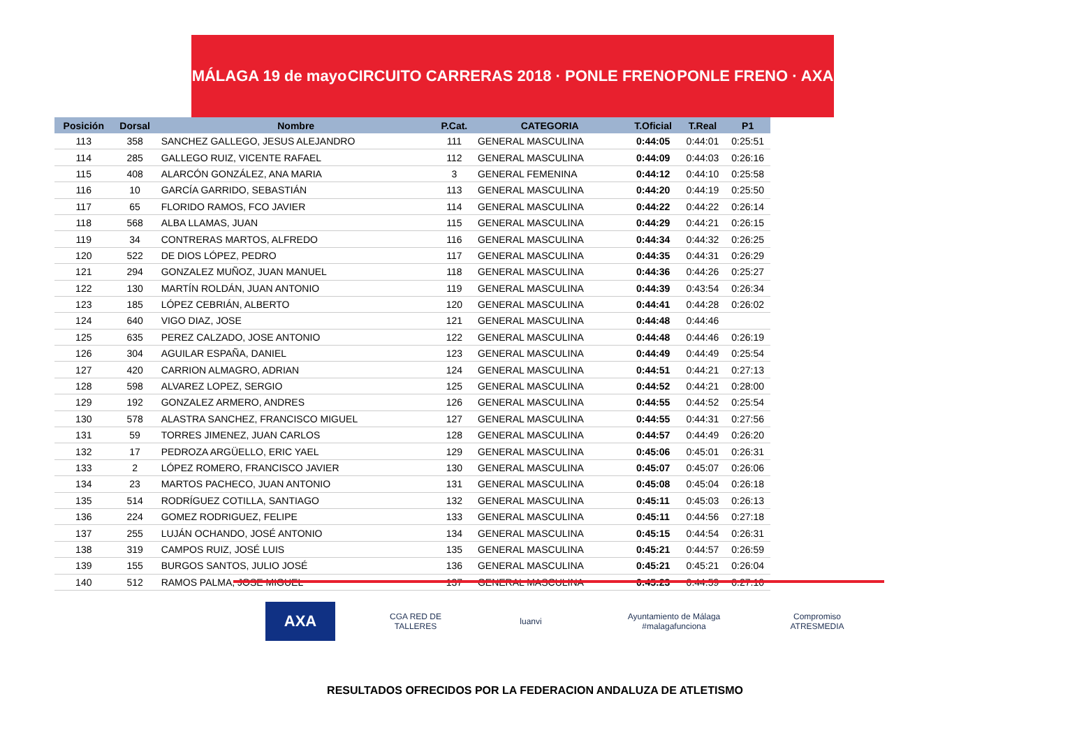MÁLAGA 19 de mayo CIRCUITO CARRERAS 2018 · PONLE FRENO PONLE FRENO · AXA
| Posición | Dorsal | Nombre | P.Cat. | CATEGORIA | T.Oficial | T.Real | P1 |
| --- | --- | --- | --- | --- | --- | --- | --- |
| 113 | 358 | SANCHEZ GALLEGO, JESUS ALEJANDRO | 111 | GENERAL MASCULINA | 0:44:05 | 0:44:01 | 0:25:51 |
| 114 | 285 | GALLEGO RUIZ, VICENTE RAFAEL | 112 | GENERAL MASCULINA | 0:44:09 | 0:44:03 | 0:26:16 |
| 115 | 408 | ALARCÓN GONZÁLEZ, ANA MARIA | 3 | GENERAL FEMENINA | 0:44:12 | 0:44:10 | 0:25:58 |
| 116 | 10 | GARCÍA GARRIDO, SEBASTIÁN | 113 | GENERAL MASCULINA | 0:44:20 | 0:44:19 | 0:25:50 |
| 117 | 65 | FLORIDO RAMOS, FCO JAVIER | 114 | GENERAL MASCULINA | 0:44:22 | 0:44:22 | 0:26:14 |
| 118 | 568 | ALBA LLAMAS, JUAN | 115 | GENERAL MASCULINA | 0:44:29 | 0:44:21 | 0:26:15 |
| 119 | 34 | CONTRERAS MARTOS, ALFREDO | 116 | GENERAL MASCULINA | 0:44:34 | 0:44:32 | 0:26:25 |
| 120 | 522 | DE DIOS LÓPEZ, PEDRO | 117 | GENERAL MASCULINA | 0:44:35 | 0:44:31 | 0:26:29 |
| 121 | 294 | GONZALEZ MUÑOZ, JUAN MANUEL | 118 | GENERAL MASCULINA | 0:44:36 | 0:44:26 | 0:25:27 |
| 122 | 130 | MARTÍN ROLDÁN, JUAN ANTONIO | 119 | GENERAL MASCULINA | 0:44:39 | 0:43:54 | 0:26:34 |
| 123 | 185 | LÓPEZ CEBRIÁN, ALBERTO | 120 | GENERAL MASCULINA | 0:44:41 | 0:44:28 | 0:26:02 |
| 124 | 640 | VIGO DIAZ, JOSE | 121 | GENERAL MASCULINA | 0:44:48 | 0:44:46 | |
| 125 | 635 | PEREZ CALZADO, JOSE ANTONIO | 122 | GENERAL MASCULINA | 0:44:48 | 0:44:46 | 0:26:19 |
| 126 | 304 | AGUILAR ESPAÑA, DANIEL | 123 | GENERAL MASCULINA | 0:44:49 | 0:44:49 | 0:25:54 |
| 127 | 420 | CARRION ALMAGRO, ADRIAN | 124 | GENERAL MASCULINA | 0:44:51 | 0:44:21 | 0:27:13 |
| 128 | 598 | ALVAREZ LOPEZ, SERGIO | 125 | GENERAL MASCULINA | 0:44:52 | 0:44:21 | 0:28:00 |
| 129 | 192 | GONZALEZ ARMERO, ANDRES | 126 | GENERAL MASCULINA | 0:44:55 | 0:44:52 | 0:25:54 |
| 130 | 578 | ALASTRA SANCHEZ, FRANCISCO MIGUEL | 127 | GENERAL MASCULINA | 0:44:55 | 0:44:31 | 0:27:56 |
| 131 | 59 | TORRES JIMENEZ, JUAN CARLOS | 128 | GENERAL MASCULINA | 0:44:57 | 0:44:49 | 0:26:20 |
| 132 | 17 | PEDROZA ARGÜELLO, ERIC YAEL | 129 | GENERAL MASCULINA | 0:45:06 | 0:45:01 | 0:26:31 |
| 133 | 2 | LÓPEZ ROMERO, FRANCISCO JAVIER | 130 | GENERAL MASCULINA | 0:45:07 | 0:45:07 | 0:26:06 |
| 134 | 23 | MARTOS PACHECO, JUAN ANTONIO | 131 | GENERAL MASCULINA | 0:45:08 | 0:45:04 | 0:26:18 |
| 135 | 514 | RODRÍGUEZ COTILLA, SANTIAGO | 132 | GENERAL MASCULINA | 0:45:11 | 0:45:03 | 0:26:13 |
| 136 | 224 | GOMEZ RODRIGUEZ, FELIPE | 133 | GENERAL MASCULINA | 0:45:11 | 0:44:56 | 0:27:18 |
| 137 | 255 | LUJÁN OCHANDO, JOSÉ ANTONIO | 134 | GENERAL MASCULINA | 0:45:15 | 0:44:54 | 0:26:31 |
| 138 | 319 | CAMPOS RUIZ, JOSÉ LUIS | 135 | GENERAL MASCULINA | 0:45:21 | 0:44:57 | 0:26:59 |
| 139 | 155 | BURGOS SANTOS, JULIO JOSÉ | 136 | GENERAL MASCULINA | 0:45:21 | 0:45:21 | 0:26:04 |
| 140 | 512 | RAMOS PALMA, JOSE MIGUEL | 137 | GENERAL MASCULINA | 0:45:23 | 0:44:59 | 0:27:10 |
AXA
CGA RED DE TALLERES
luanvi Ayuntamiento de Málaga #malagafunciona
Compromiso ATRESMEDIA
RESULTADOS OFRECIDOS POR LA FEDERACION ANDALUZA DE ATLETISMO